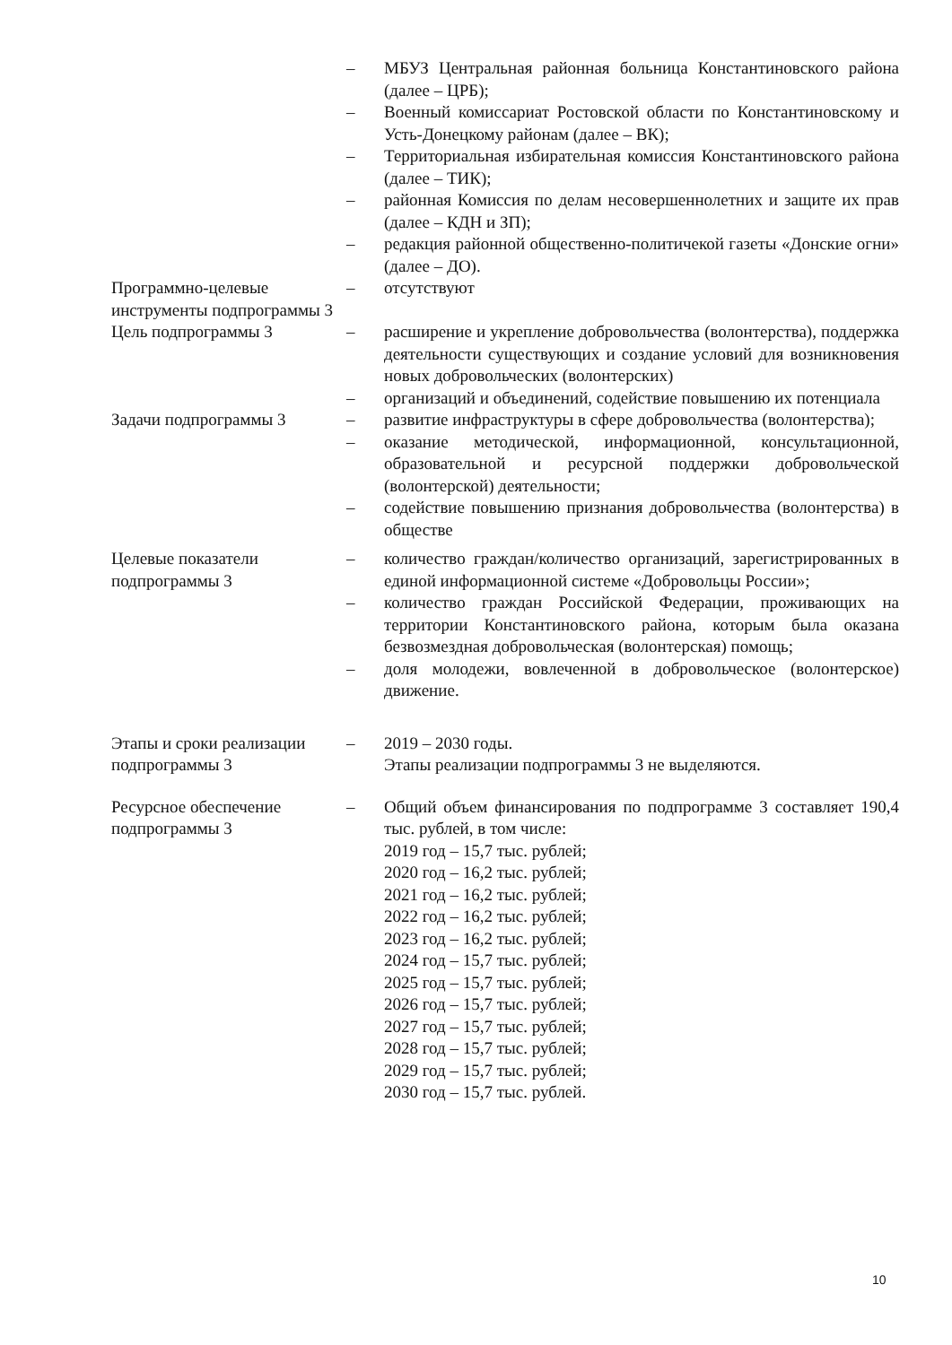| | – | МБУЗ Центральная районная больница Константиновского района (далее – ЦРБ); |
| | – | Военный комиссариат Ростовской области по Константиновскому и Усть-Донецкому районам (далее – ВК); |
| | – | Территориальная избирательная комиссия Константиновского района (далее – ТИК); |
| | – | районная Комиссия по делам несовершеннолетних и защите их прав (далее – КДН и ЗП); |
| | – | редакция районной общественно-политичекой газеты «Донские огни» (далее – ДО). |
| Программно-целевые инструменты подпрограммы 3 | – | отсутствуют |
| Цель подпрограммы 3 | – | расширение и укрепление добровольчества (волонтерства), поддержка деятельности существующих и создание условий для возникновения новых добровольческих (волонтерских) |
| | – | организаций и объединений, содействие повышению их потенциала |
| Задачи подпрограммы 3 | – | развитие инфраструктуры в сфере добровольчества (волонтерства); |
| | – | оказание методической, информационной, консультационной, образовательной и ресурсной поддержки добровольческой (волонтерской) деятельности; |
| | – | содействие повышению признания добровольчества (волонтерства) в обществе |
| Целевые показатели подпрограммы 3 | – | количество граждан/количество организаций, зарегистрированных в единой информационной системе «Добровольцы России»; |
| | – | количество граждан Российской Федерации, проживающих на территории Константиновского района, которым была оказана безвозмездная добровольческая (волонтерская) помощь; |
| | – | доля молодежи, вовлеченной в добровольческое (волонтерское) движение. |
| Этапы и сроки реализации подпрограммы 3 | – | 2019 – 2030 годы. Этапы реализации подпрограммы 3 не выделяются. |
| Ресурсное обеспечение подпрограммы 3 | – | Общий объем финансирования по подпрограмме 3 составляет 190,4 тыс. рублей, в том числе: 2019 год – 15,7 тыс. рублей; 2020 год – 16,2 тыс. рублей; 2021 год – 16,2 тыс. рублей; 2022 год – 16,2 тыс. рублей; 2023 год – 16,2 тыс. рублей; 2024 год – 15,7 тыс. рублей; 2025 год – 15,7 тыс. рублей; 2026 год – 15,7 тыс. рублей; 2027 год – 15,7 тыс. рублей; 2028 год – 15,7 тыс. рублей; 2029 год – 15,7 тыс. рублей; 2030 год – 15,7 тыс. рублей. |
10